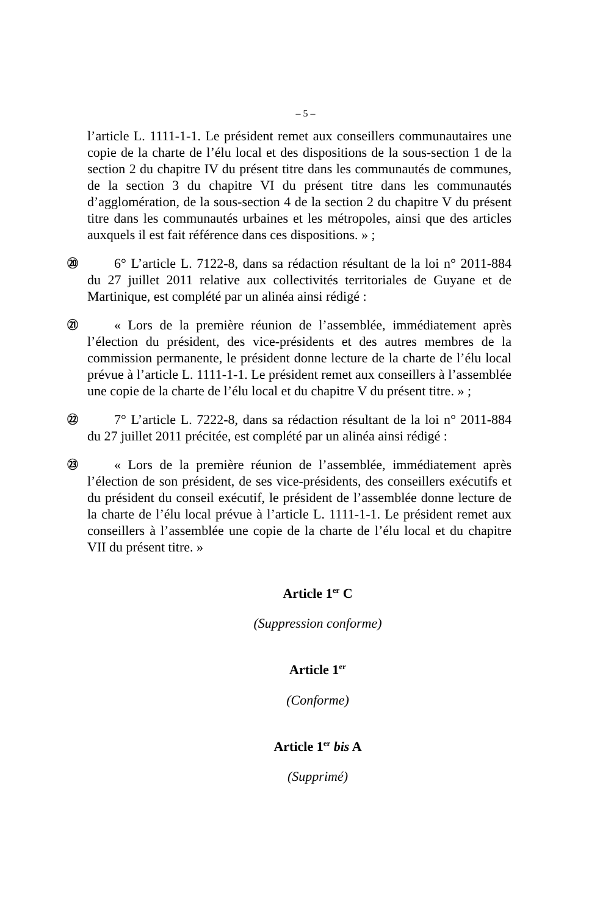– 5 –
l’article L. 1111-1-1. Le président remet aux conseillers communautaires une copie de la charte de l’élu local et des dispositions de la sous-section 1 de la section 2 du chapitre IV du présent titre dans les communautés de communes, de la section 3 du chapitre VI du présent titre dans les communautés d’agglomération, de la sous-section 4 de la section 2 du chapitre V du présent titre dans les communautés urbaines et les métropoles, ainsi que des articles auxquels il est fait référence dans ces dispositions. » ;
⑳
6° L’article L. 7122-8, dans sa rédaction résultant de la loi n° 2011-884 du 27 juillet 2011 relative aux collectivités territoriales de Guyane et de Martinique, est complété par un alinéa ainsi rédigé :
㉑
« Lors de la première réunion de l’assemblée, immédiatement après l’élection du président, des vice-présidents et des autres membres de la commission permanente, le président donne lecture de la charte de l’élu local prévue à l’article L. 1111-1-1. Le président remet aux conseillers à l’assemblée une copie de la charte de l’élu local et du chapitre V du présent titre. » ;
㉒
7° L’article L. 7222-8, dans sa rédaction résultant de la loi n° 2011-884 du 27 juillet 2011 précitée, est complété par un alinéa ainsi rédigé :
㉓
« Lors de la première réunion de l’assemblée, immédiatement après l’élection de son président, de ses vice-présidents, des conseillers exécutifs et du président du conseil exécutif, le président de l’assemblée donne lecture de la charte de l’élu local prévue à l’article L. 1111-1-1. Le président remet aux conseillers à l’assemblée une copie de la charte de l’élu local et du chapitre VII du présent titre. »
Article 1<sup>er</sup> C
(Suppression conforme)
Article 1<sup>er</sup>
(Conforme)
Article 1<sup>er</sup> bis A
(Supprimé)